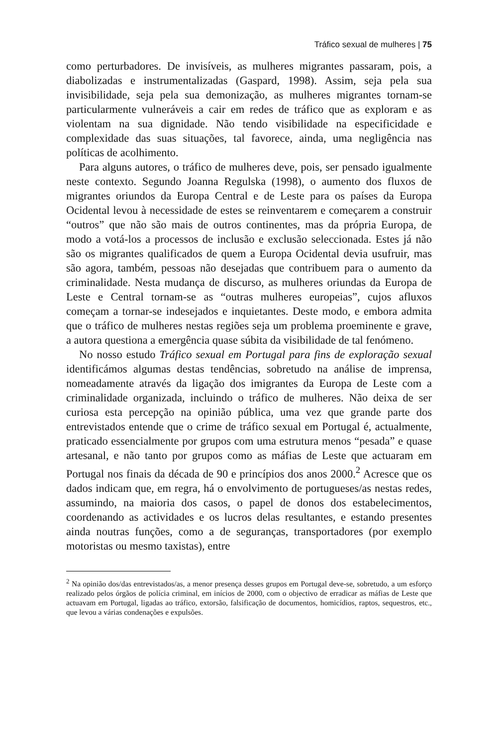Tráfico sexual de mulheres | 75
como perturbadores. De invisíveis, as mulheres migrantes passaram, pois, a diabolizadas e instrumentalizadas (Gaspard, 1998). Assim, seja pela sua invisibilidade, seja pela sua demonização, as mulheres migrantes tornam-se particularmente vulneráveis a cair em redes de tráfico que as exploram e as violentam na sua dignidade. Não tendo visibilidade na especificidade e complexidade das suas situações, tal favorece, ainda, uma negligência nas políticas de acolhimento.
Para alguns autores, o tráfico de mulheres deve, pois, ser pensado igualmente neste contexto. Segundo Joanna Regulska (1998), o aumento dos fluxos de migrantes oriundos da Europa Central e de Leste para os países da Europa Ocidental levou à necessidade de estes se reinventarem e começarem a construir “outros” que não são mais de outros continentes, mas da própria Europa, de modo a votá-los a processos de inclusão e exclusão seleccionada. Estes já não são os migrantes qualificados de quem a Europa Ocidental devia usufruir, mas são agora, também, pessoas não desejadas que contribuem para o aumento da criminalidade. Nesta mudança de discurso, as mulheres oriundas da Europa de Leste e Central tornam-se as “outras mulheres europeias”, cujos afluxos começam a tornar-se indesejados e inquietantes. Deste modo, e embora admita que o tráfico de mulheres nestas regiões seja um problema proeminente e grave, a autora questiona a emergência quase súbita da visibilidade de tal fenómeno.
No nosso estudo Tráfico sexual em Portugal para fins de exploração sexual identificámos algumas destas tendências, sobretudo na análise de imprensa, nomeadamente através da ligação dos imigrantes da Europa de Leste com a criminalidade organizada, incluindo o tráfico de mulheres. Não deixa de ser curiosa esta percepção na opinião pública, uma vez que grande parte dos entrevistados entende que o crime de tráfico sexual em Portugal é, actualmente, praticado essencialmente por grupos com uma estrutura menos “pesada” e quase artesanal, e não tanto por grupos como as máfias de Leste que actuaram em Portugal nos finais da década de 90 e princípios dos anos 2000.<sup>2</sup> Acresce que os dados indicam que, em regra, há o envolvimento de portugueses/as nestas redes, assumindo, na maioria dos casos, o papel de donos dos estabelecimentos, coordenando as actividades e os lucros delas resultantes, e estando presentes ainda noutras funções, como a de seguranças, transportadores (por exemplo motoristas ou mesmo taxistas), entre
<sup>2</sup> Na opinião dos/das entrevistados/as, a menor presença desses grupos em Portugal deve-se, sobretudo, a um esforço realizado pelos órgãos de polícia criminal, em inícios de 2000, com o objectivo de erradicar as máfias de Leste que actuavam em Portugal, ligadas ao tráfico, extorsão, falsificação de documentos, homicídios, raptos, sequestros, etc., que levou a várias condenações e expulsões.